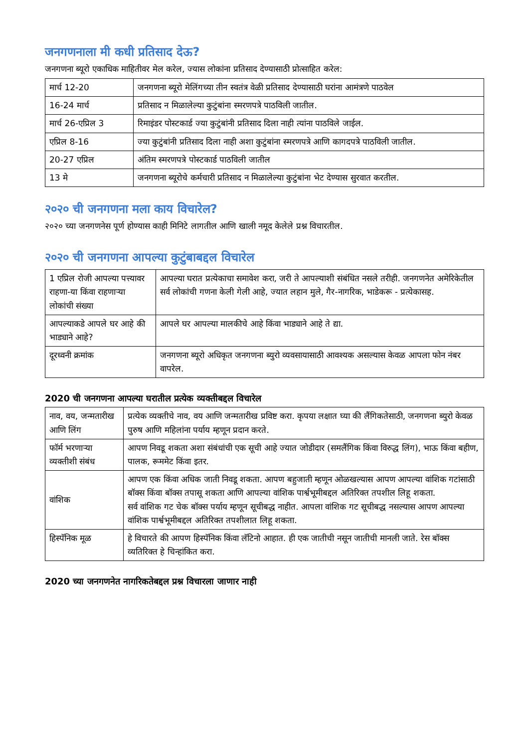जनगणनाला मी कधी प्रतिसाद देऊ?
जनगणना ब्यूरो एकाधिक माहितीवर मेल करेल, ज्यास लोकांना प्रतिसाद देण्यासाठी प्रोत्साहित करेल:
| मार्च 12-20 | जनगणना ब्यूरो मेलिंगच्या तीन स्वतंत्र वेळी प्रतिसाद देण्यासाठी घरांना आमंत्रणे पाठवेल |
| 16-24 मार्च | प्रतिसाद न मिळालेल्या कुटुंबांना स्मरणपत्रे पाठविली जातील. |
| मार्च 26-एप्रिल 3 | रिमाइंडर पोस्टकार्ड ज्या कुटुंबांनी प्रतिसाद दिला नाही त्यांना पाठविले जाईल. |
| एप्रिल 8-16 | ज्या कुटुंबांनी प्रतिसाद दिला नाही अशा कुटुंबांना स्मरणपत्रे आणि कागदपत्रे पाठविली जातील. |
| 20-27 एप्रिल | अंतिम स्मरणपत्रे पोस्टकार्ड पाठविली जातील |
| 13 मे | जनगणना ब्यूरोचे कर्मचारी प्रतिसाद न मिळालेल्या कुटुंबांना भेट देण्यास सुरवात करतील. |
२०२० ची जनगणना मला काय विचारेल?
२०२० च्या जनगणनेस पूर्ण होण्यास काही मिनिटे लागतील आणि खाली नमूद केलेले प्रश्न विचारतील.
२०२० ची जनगणना आपल्या कुटुंबाबद्दल विचारेल
| 1 एप्रिल रोजी आपल्या पत्त्यावर राहणा-या किंवा राहणाऱ्या लोकांची संख्या | आपल्या घरात प्रत्येकाचा समावेश करा, जरी ते आपल्याशी संबंधित नसले तरीही. जनगणनेत अमेरिकेतील सर्व लोकांची गणना केली गेली आहे, ज्यात लहान मुले, गैर-नागरिक, भाडेकरू - प्रत्येकासह. |
| आपल्याकडे आपले घर आहे की भाड्याने आहे? | आपले घर आपल्या मालकीचे आहे किंवा भाड्याने आहे ते द्या. |
| दूरध्वनी क्रमांक | जनगणना ब्यूरो अधिकृत जनगणना ब्युरो व्यवसायासाठी आवश्यक असल्यास केवळ आपला फोन नंबर वापरेल. |
2020 ची जनगणना आपल्या घरातील प्रत्येक व्यक्तीबद्दल विचारेल
| नाव, वय, जन्मतारीख आणि लिंग | प्रत्येक व्यक्तीचे नाव, वय आणि जन्मतारीख प्रविष्ट करा. कृपया लक्षात घ्या की लैंगिकतेसाठी, जनगणना ब्युरो केवळ पुरुष आणि महिलांना पर्याय म्हणून प्रदान करते. |
| फॉर्म भरणाऱ्या व्यक्तीशी संबंध | आपण निवडू शकता अशा संबंधांची एक सूची आहे ज्यात जोडीदार (समलैंगिक किंवा विरुद्ध लिंग), भाऊ किंवा बहीण, पालक, रूममेट किंवा इतर. |
| वांशिक | आपण एक किंवा अधिक जाती निवडू शकता. आपण बहुजाती म्हणून ओळखल्यास आपण आपल्या वांशिक गटांसाठी बॉक्स किंवा बॉक्स तपासू शकता आणि आपल्या वांशिक पार्श्वभूमीबद्दल अतिरिक्त तपशील लिहू शकता. सर्व वांशिक गट चेक बॉक्स पर्याय म्हणून सूचीबद्ध नाहीत. आपला वांशिक गट सूचीबद्ध नसल्यास आपण आपल्या वांशिक पार्श्वभूमीबद्दल अतिरिक्त तपशीलात लिहू शकता. |
| हिस्पॅनिक मूळ | हे विचारते की आपण हिस्पॅनिक किंवा लॅटिनो आहात. ही एक जातीची नसून जातीची मानली जाते. रेस बॉक्स व्यतिरिक्त हे चिन्हांकित करा. |
2020 च्या जनगणनेत नागरिकतेबद्दल प्रश्न विचारला जाणार नाही